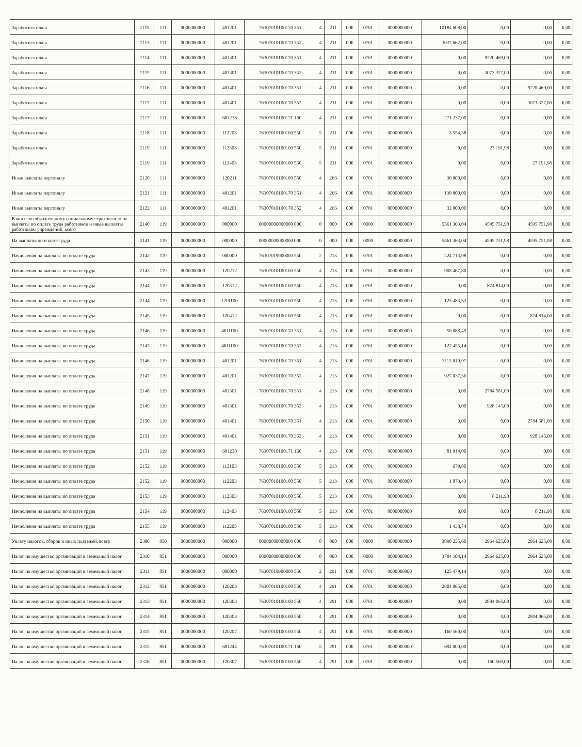| Заработная плата | 2115 | 111 | 0000000000 | 401201 | 76307010100170 351 | 4 | 211 | 000 | 0701 | 0000000000 | 10184 608,00 | 0,00 | 0,00 | 0,00 |
| Заработная плата | 2113 | 111 | 0000000000 | 401201 | 76307010100170 352 | 4 | 211 | 000 | 0701 | 0000000000 | 3037 662,00 | 0,00 | 0,00 | 0,00 |
| Заработная плата | 2114 | 111 | 0000000000 | 401301 | 76307010100170 351 | 4 | 211 | 000 | 0701 | 0000000000 | 0,00 | 9220 469,00 | 0,00 | 0,00 |
| Заработная плата | 2115 | 111 | 0000000000 | 401301 | 76307010100170 352 | 4 | 211 | 000 | 0701 | 0000000000 | 0,00 | 3073 327,00 | 0,00 | 0,00 |
| Заработная плата | 2116 | 111 | 0000000000 | 401401 | 76307010100170 351 | 4 | 211 | 000 | 0701 | 0000000000 | 0,00 | 0,00 | 9220 469,00 | 0,00 |
| Заработная плата | 2117 | 111 | 0000000000 | 401401 | 76307010100170 352 | 4 | 211 | 000 | 0701 | 0000000000 | 0,00 | 0,00 | 3073 327,00 | 0,00 |
| Заработная плата | 2117 | 111 | 0000000000 | 601238 | 76307010100171 160 | 4 | 211 | 000 | 0701 | 0000000000 | 271 237,00 | 0,00 | 0,00 | 0,00 |
| Заработная плата | 2118 | 111 | 0000000000 | 112203 | 76307010100100 550 | 5 | 211 | 000 | 0701 | 0000000000 | 3 554,38 | 0,00 | 0,00 | 0,00 |
| Заработная плата | 2119 | 111 | 0000000000 | 112303 | 76307010100100 550 | 5 | 211 | 000 | 0701 | 0000000000 | 0,00 | 27 191,98 | 0,00 | 0,00 |
| Заработная плата | 2119 | 111 | 0000000000 | 112403 | 76307010100100 550 | 5 | 211 | 000 | 0701 | 0000000000 | 0,00 | 0,00 | 27 191,98 | 0,00 |
| Иные выплаты персоналу | 2120 | 111 | 0000000000 | 120211 | 76307010100100 550 | 4 | 266 | 000 | 0701 | 0000000000 | 30 000,00 | 0,00 | 0,00 | 0,00 |
| Иные выплаты персоналу | 2121 | 111 | 0000000000 | 401201 | 76307010100170 351 | 4 | 266 | 000 | 0701 | 0000000000 | 130 000,00 | 0,00 | 0,00 | 0,00 |
| Иные выплаты персоналу | 2122 | 111 | 0000000000 | 401201 | 76307010100170 352 | 4 | 266 | 000 | 0701 | 0000000000 | 32 000,00 | 0,00 | 0,00 | 0,00 |
| Взносы по обязательному социальному страхованию на выплаты по оплате труда работников и иные выплаты работникам учреждений, всего | 2140 | 119 | 0000000000 | 000000 | 00000000000000 000 | 0 | 000 | 000 | 0000 | 0000000000 | 5561 363,04 | 4595 751,98 | 4595 751,98 | 0,00 |
| На выплаты по оплате труда | 2141 | 119 | 0000000000 | 000000 | 00000000000000 000 | 0 | 000 | 000 | 0000 | 0000000000 | 5561 363,04 | 4595 751,98 | 4595 751,98 | 0,00 |
| Начисления на выплаты по оплате труда | 2142 | 119 | 0000000000 | 000000 | 76307019900000 550 | 2 | 213 | 000 | 0701 | 0000000000 | 224 713,98 | 0,00 | 0,00 | 0,00 |
| Начисления на выплаты по оплате труда | 2143 | 119 | 0000000000 | 120212 | 76307010100100 550 | 4 | 213 | 000 | 0701 | 0000000000 | 908 467,80 | 0,00 | 0,00 | 0,00 |
| Начисления на выплаты по оплате труда | 2144 | 119 | 0000000000 | 120312 | 76307010100100 550 | 4 | 213 | 000 | 0701 | 0000000000 | 0,00 | 874 814,00 | 0,00 | 0,00 |
| Начисления на выплаты по оплате труда | 2144 | 119 | 0000000000 | 120I100 | 76307010100100 550 | 4 | 213 | 000 | 0701 | 0000000000 | 123 483,33 | 0,00 | 0,00 | 0,00 |
| Начисления на выплаты по оплате труда | 2145 | 119 | 0000000000 | 120412 | 76307010100100 550 | 4 | 213 | 000 | 0701 | 0000000000 | 0,00 | 0,00 | 874 814,00 | 0,00 |
| Начисления на выплаты по оплате труда | 2146 | 119 | 0000000000 | 401I100 | 76307010100170 351 | 4 | 213 | 000 | 0701 | 0000000000 | 50 088,49 | 0,00 | 0,00 | 0,00 |
| Начисления на выплаты по оплате труда | 2147 | 119 | 0000000000 | 401I100 | 76307010100170 352 | 4 | 213 | 000 | 0701 | 0000000000 | 127 455,14 | 0,00 | 0,00 | 0,00 |
| Начисления на выплаты по оплате труда | 2146 | 119 | 0000000000 | 401201 | 76307010100170 351 | 4 | 213 | 000 | 0701 | 0000000000 | 3115 010,97 | 0,00 | 0,00 | 0,00 |
| Начисления на выплаты по оплате труда | 2147 | 119 | 0000000000 | 401201 | 76307010100170 352 | 4 | 213 | 000 | 0701 | 0000000000 | 927 037,36 | 0,00 | 0,00 | 0,00 |
| Начисления на выплаты по оплате труда | 2148 | 119 | 0000000000 | 401301 | 76307010100170 351 | 4 | 213 | 000 | 0701 | 0000000000 | 0,00 | 2784 581,00 | 0,00 | 0,00 |
| Начисления на выплаты по оплате труда | 2149 | 119 | 0000000000 | 401301 | 76307010100170 352 | 4 | 213 | 000 | 0701 | 0000000000 | 0,00 | 928 145,00 | 0,00 | 0,00 |
| Начисления на выплаты по оплате труда | 2150 | 119 | 0000000000 | 401401 | 76307010100170 351 | 4 | 213 | 000 | 0701 | 0000000000 | 0,00 | 0,00 | 2784 581,00 | 0,00 |
| Начисления на выплаты по оплате труда | 2151 | 119 | 0000000000 | 401401 | 76307010100170 352 | 4 | 213 | 000 | 0701 | 0000000000 | 0,00 | 0,00 | 928 145,00 | 0,00 |
| Начисления на выплаты по оплате труда | 2151 | 119 | 0000000000 | 601238 | 76307010100171 160 | 4 | 213 | 000 | 0701 | 0000000000 | 81 914,00 | 0,00 | 0,00 | 0,00 |
| Начисления на выплаты по оплате труда | 2152 | 119 | 0000000000 | 112103 | 76307010100100 550 | 5 | 213 | 000 | 0701 | 0000000000 | 679,80 | 0,00 | 0,00 | 0,00 |
| Начисления на выплаты по оплате труда | 2152 | 119 | 0000000000 | 112203 | 76307010100100 550 | 5 | 213 | 000 | 0701 | 0000000000 | 1 073,43 | 0,00 | 0,00 | 0,00 |
| Начисления на выплаты по оплате труда | 2153 | 119 | 0000000000 | 112303 | 76307010100100 550 | 5 | 213 | 000 | 0701 | 0000000000 | 0,00 | 8 211,98 | 0,00 | 0,00 |
| Начисления на выплаты по оплате труда | 2154 | 119 | 0000000000 | 112403 | 76307010100100 550 | 5 | 213 | 000 | 0701 | 0000000000 | 0,00 | 0,00 | 8 211,98 | 0,00 |
| Начисления на выплаты по оплате труда | 2155 | 119 | 0000000000 | 112205 | 76307010100100 550 | 5 | 213 | 000 | 0701 | 0000000000 | 1 438,74 | 0,00 | 0,00 | 0,00 |
| Уплату налогов, сборов и иных платежей, всего | 2300 | 850 | 0000000000 | 000000 | 00000000000000 000 | 0 | 000 | 000 | 0000 | 0000000000 | 3890 235,60 | 2964 625,00 | 2964 625,00 | 0,00 |
| Налог на имущество организаций и земельный налог | 2310 | 851 | 0000000000 | 000000 | 00000000000000 000 | 0 | 000 | 000 | 0000 | 0000000000 | 3784 104,14 | 2964 625,00 | 2964 625,00 | 0,00 |
| Налог на имущество организаций и земельный налог | 2311 | 851 | 0000000000 | 000000 | 76307019900000 550 | 2 | 291 | 000 | 0701 | 0000000000 | 125 479,14 | 0,00 | 0,00 | 0,00 |
| Налог на имущество организаций и земельный налог | 2312 | 851 | 0000000000 | 120203 | 76307010100100 550 | 4 | 291 | 000 | 0701 | 0000000000 | 2804 065,00 | 0,00 | 0,00 | 0,00 |
| Налог на имущество организаций и земельный налог | 2313 | 851 | 0000000000 | 120303 | 76307010100100 550 | 4 | 291 | 000 | 0701 | 0000000000 | 0,00 | 2804 065,00 | 0,00 | 0,00 |
| Налог на имущество организаций и земельный налог | 2314 | 851 | 0000000000 | 120403 | 76307010100100 550 | 4 | 291 | 000 | 0701 | 0000000000 | 0,00 | 0,00 | 2804 065,00 | 0,00 |
| Налог на имущество организаций и земельный налог | 2315 | 851 | 0000000000 | 120207 | 76307010100100 550 | 4 | 291 | 000 | 0701 | 0000000000 | 160 560,00 | 0,00 | 0,00 | 0,00 |
| Налог на имущество организаций и земельный налог | 2315 | 851 | 0000000000 | 601244 | 76307010100171 160 | 5 | 291 | 000 | 0701 | 0000000000 | 694 000,00 | 0,00 | 0,00 | 0,00 |
| Налог на имущество организаций и земельный налог | 2316 | 851 | 0000000000 | 120307 | 76307010100100 550 | 4 | 291 | 000 | 0701 | 0000000000 | 0,00 | 160 560,00 | 0,00 | 0,00 |